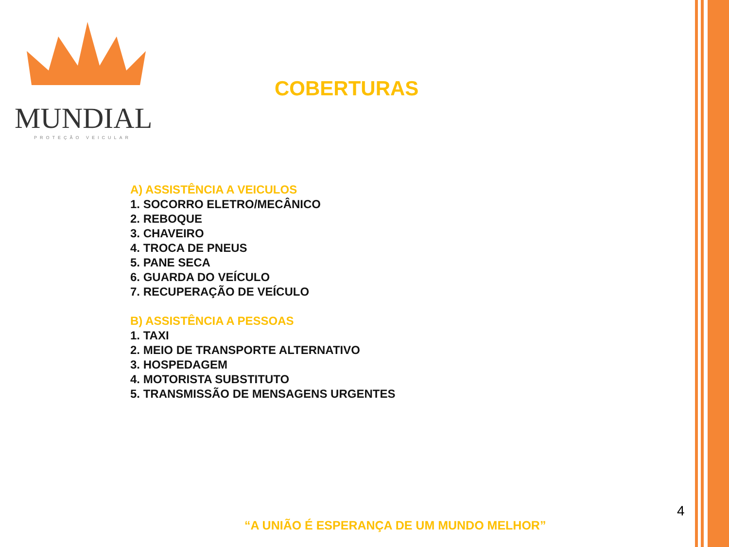MUNDIAL
PROTEÇÃO VEICULAR
COBERTURAS
A) ASSISTÊNCIA A VEICULOS
1. SOCORRO ELETRO/MECÂNICO
2. REBOQUE
3. CHAVEIRO
4. TROCA DE PNEUS
5. PANE SECA
6. GUARDA DO VEÍCULO
7. RECUPERAÇÃO DE VEÍCULO
B) ASSISTÊNCIA A PESSOAS
1. TAXI
2. MEIO DE TRANSPORTE ALTERNATIVO
3. HOSPEDAGEM
4. MOTORISTA SUBSTITUTO
5. TRANSMISSÃO DE MENSAGENS URGENTES
4
“A UNIÃO É ESPERANÇA DE UM MUNDO MELHOR”